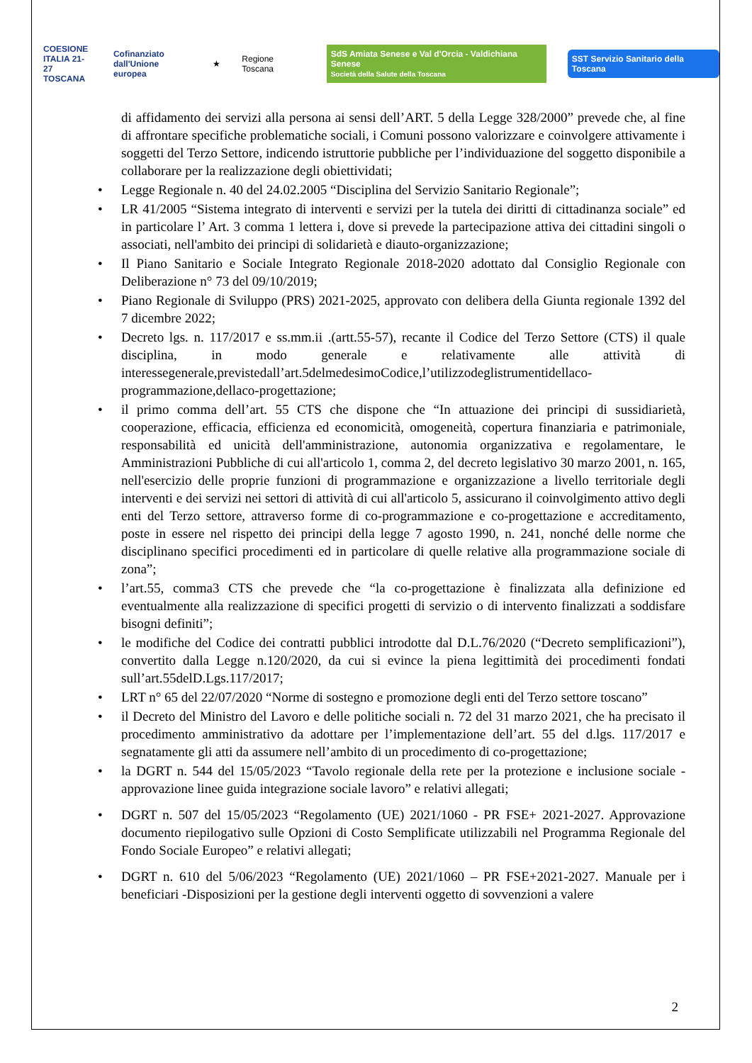COESIONE
ITALIA 21-27
TOSCANA
Cofinanziato
dall'Unione europea
★ Regione Toscana
SdS Amiata Senese e Val d'Orcia - Valdichiana Senese
Società della Salute della Toscana
SST Servizio Sanitario della Toscana
di affidamento dei servizi alla persona ai sensi dell’ART. 5 della Legge 328/2000” prevede che, al fine di affrontare specifiche problematiche sociali, i Comuni possono valorizzare e coinvolgere attivamente i soggetti del Terzo Settore, indicendo istruttorie pubbliche per l’individuazione del soggetto disponibile a collaborare per la realizzazione degli obiettividati;
• Legge Regionale n. 40 del 24.02.2005 “Disciplina del Servizio Sanitario Regionale”;
• LR 41/2005 “Sistema integrato di interventi e servizi per la tutela dei diritti di cittadinanza sociale” ed in particolare l’ Art. 3 comma 1 lettera i, dove si prevede la partecipazione attiva dei cittadini singoli o associati, nell'ambito dei principi di solidarietà e diauto-organizzazione;
• Il Piano Sanitario e Sociale Integrato Regionale 2018-2020 adottato dal Consiglio Regionale con Deliberazione n° 73 del 09/10/2019;
• Piano Regionale di Sviluppo (PRS) 2021-2025, approvato con delibera della Giunta regionale 1392 del 7 dicembre 2022;
• Decreto lgs. n. 117/2017 e ss.mm.ii .(artt.55-57), recante il Codice del Terzo Settore (CTS) il quale disciplina, in modo generale e relativamente alle attività di interessegenerale,previstedall’art.5delmedesimoCodice,l’utilizzodeglistrumentidellaco-programmazione,dellaco-progettazione;
• il primo comma dell’art. 55 CTS che dispone che “In attuazione dei principi di sussidiarietà, cooperazione, efficacia, efficienza ed economicità, omogeneità, copertura finanziaria e patrimoniale, responsabilità ed unicità dell'amministrazione, autonomia organizzativa e regolamentare, le Amministrazioni Pubbliche di cui all'articolo 1, comma 2, del decreto legislativo 30 marzo 2001, n. 165, nell'esercizio delle proprie funzioni di programmazione e organizzazione a livello territoriale degli interventi e dei servizi nei settori di attività di cui all'articolo 5, assicurano il coinvolgimento attivo degli enti del Terzo settore, attraverso forme di co-programmazione e co-progettazione e accreditamento, poste in essere nel rispetto dei principi della legge 7 agosto 1990, n. 241, nonché delle norme che disciplinano specifici procedimenti ed in particolare di quelle relative alla programmazione sociale di zona”;
• l’art.55, comma3 CTS che prevede che “la co-progettazione è finalizzata alla definizione ed eventualmente alla realizzazione di specifici progetti di servizio o di intervento finalizzati a soddisfare bisogni definiti”;
• le modifiche del Codice dei contratti pubblici introdotte dal D.L.76/2020 (“Decreto semplificazioni”), convertito dalla Legge n.120/2020, da cui si evince la piena legittimità dei procedimenti fondati sull’art.55delD.Lgs.117/2017;
• LRT n° 65 del 22/07/2020 “Norme di sostegno e promozione degli enti del Terzo settore toscano”
• il Decreto del Ministro del Lavoro e delle politiche sociali n. 72 del 31 marzo 2021, che ha precisato il procedimento amministrativo da adottare per l’implementazione dell’art. 55 del d.lgs. 117/2017 e segnatamente gli atti da assumere nell’ambito di un procedimento di co-progettazione;
• la DGRT n. 544 del 15/05/2023 “Tavolo regionale della rete per la protezione e inclusione sociale - approvazione linee guida integrazione sociale lavoro” e relativi allegati;
• DGRT n. 507 del 15/05/2023 “Regolamento (UE) 2021/1060 - PR FSE+ 2021-2027. Approvazione documento riepilogativo sulle Opzioni di Costo Semplificate utilizzabili nel Programma Regionale del Fondo Sociale Europeo” e relativi allegati;
• DGRT n. 610 del 5/06/2023 “Regolamento (UE) 2021/1060 – PR FSE+2021-2027. Manuale per i beneficiari -Disposizioni per la gestione degli interventi oggetto di sovvenzioni a valere
2